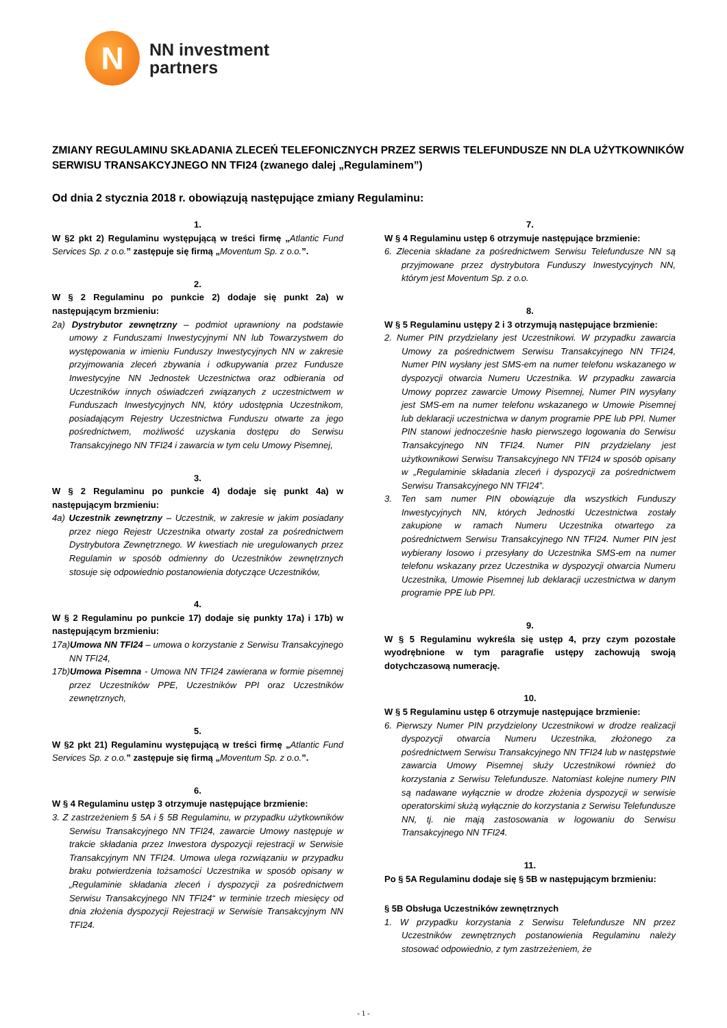N
NN investment
partners
ZMIANY REGULAMINU SKŁADANIA ZLECEŃ TELEFONICZNYCH PRZEZ SERWIS TELEFUNDUSZE NN DLA UŻYTKOWNIKÓW SERWISU TRANSAKCYJNEGO NN TFI24 (zwanego dalej „Regulaminem”)
Od dnia 2 stycznia 2018 r. obowiązują następujące zmiany Regulaminu:
1.
W §2 pkt 2) Regulaminu występującą w treści firmę „Atlantic Fund Services Sp. z o.o.” zastępuje się firmą „Moventum Sp. z o.o.”.
2.
W § 2 Regulaminu po punkcie 2) dodaje się punkt 2a) w następującym brzmieniu:
2a) Dystrybutor zewnętrzny – podmiot uprawniony na podstawie umowy z Funduszami Inwestycyjnymi NN lub Towarzystwem do występowania w imieniu Funduszy Inwestycyjnych NN w zakresie przyjmowania zleceń zbywania i odkupywania przez Fundusze Inwestycyjne NN Jednostek Uczestnictwa oraz odbierania od Uczestników innych oświadczeń związanych z uczestnictwem w Funduszach Inwestycyjnych NN, który udostępnia Uczestnikom, posiadającym Rejestry Uczestnictwa Funduszu otwarte za jego pośrednictwem, możliwość uzyskania dostępu do Serwisu Transakcyjnego NN TFI24 i zawarcia w tym celu Umowy Pisemnej,
3.
W § 2 Regulaminu po punkcie 4) dodaje się punkt 4a) w następującym brzmieniu:
4a) Uczestnik zewnętrzny – Uczestnik, w zakresie w jakim posiadany przez niego Rejestr Uczestnika otwarty został za pośrednictwem Dystrybutora Zewnętrznego. W kwestiach nie uregulowanych przez Regulamin w sposób odmienny do Uczestników zewnętrznych stosuje się odpowiednio postanowienia dotyczące Uczestników,
4.
W § 2 Regulaminu po punkcie 17) dodaje się punkty 17a) i 17b) w następującym brzmieniu:
17a)Umowa NN TFI24 – umowa o korzystanie z Serwisu Transakcyjnego NN TFI24,
17b)Umowa Pisemna - Umowa NN TFI24 zawierana w formie pisemnej przez Uczestników PPE, Uczestników PPI oraz Uczestników zewnętrznych,
5.
W §2 pkt 21) Regulaminu występującą w treści firmę „Atlantic Fund Services Sp. z o.o.” zastępuje się firmą „Moventum Sp. z o.o.”.
6.
W § 4 Regulaminu ustęp 3 otrzymuje następujące brzmienie:
3. Z zastrzeżeniem § 5A i § 5B Regulaminu, w przypadku użytkowników Serwisu Transakcyjnego NN TFI24, zawarcie Umowy następuje w trakcie składania przez Inwestora dyspozycji rejestracji w Serwisie Transakcyjnym NN TFI24. Umowa ulega rozwiązaniu w przypadku braku potwierdzenia tożsamości Uczestnika w sposób opisany w „Regulaminie składania zleceń i dyspozycji za pośrednictwem Serwisu Transakcyjnego NN TFI24“ w terminie trzech miesięcy od dnia złożenia dyspozycji Rejestracji w Serwisie Transakcyjnym NN TFI24.
7.
W § 4 Regulaminu ustęp 6 otrzymuje następujące brzmienie:
6. Zlecenia składane za pośrednictwem Serwisu Telefundusze NN są przyjmowane przez dystrybutora Funduszy Inwestycyjnych NN, którym jest Moventum Sp. z o.o.
8.
W § 5 Regulaminu ustępy 2 i 3 otrzymują następujące brzmienie:
2. Numer PIN przydzielany jest Uczestnikowi. W przypadku zawarcia Umowy za pośrednictwem Serwisu Transakcyjnego NN TFI24, Numer PIN wysłany jest SMS-em na numer telefonu wskazanego w dyspozycji otwarcia Numeru Uczestnika. W przypadku zawarcia Umowy poprzez zawarcie Umowy Pisemnej, Numer PIN wysyłany jest SMS-em na numer telefonu wskazanego w Umowie Pisemnej lub deklaracji uczestnictwa w danym programie PPE lub PPI. Numer PIN stanowi jednocześnie hasło pierwszego logowania do Serwisu Transakcyjnego NN TFI24. Numer PIN przydzielany jest użytkownikowi Serwisu Transakcyjnego NN TFI24 w sposób opisany w „Regulaminie składania zleceń i dyspozycji za pośrednictwem Serwisu Transakcyjnego NN TFI24”.
3. Ten sam numer PIN obowiązuje dla wszystkich Funduszy Inwestycyjnych NN, których Jednostki Uczestnictwa zostały zakupione w ramach Numeru Uczestnika otwartego za pośrednictwem Serwisu Transakcyjnego NN TFI24. Numer PIN jest wybierany losowo i przesyłany do Uczestnika SMS-em na numer telefonu wskazany przez Uczestnika w dyspozycji otwarcia Numeru Uczestnika, Umowie Pisemnej lub deklaracji uczestnictwa w danym programie PPE lub PPI.
9.
W § 5 Regulaminu wykreśla się ustęp 4, przy czym pozostałe wyodrębnione w tym paragrafie ustępy zachowują swoją dotychczasową numerację.
10.
W § 5 Regulaminu ustęp 6 otrzymuje następujące brzmienie:
6. Pierwszy Numer PIN przydzielony Uczestnikowi w drodze realizacji dyspozycji otwarcia Numeru Uczestnika, złożonego za pośrednictwem Serwisu Transakcyjnego NN TFI24 lub w następstwie zawarcia Umowy Pisemnej służy Uczestnikowi również do korzystania z Serwisu Telefundusze. Natomiast kolejne numery PIN są nadawane wyłącznie w drodze złożenia dyspozycji w serwisie operatorskimi służą wyłącznie do korzystania z Serwisu Telefundusze NN, tj. nie mają zastosowania w logowaniu do Serwisu Transakcyjnego NN TFI24.
11.
Po § 5A Regulaminu dodaje się § 5B w następującym brzmieniu:
§ 5B Obsługa Uczestników zewnętrznych
1. W przypadku korzystania z Serwisu Telefundusze NN przez Uczestników zewnętrznych postanowienia Regulaminu należy stosować odpowiednio, z tym zastrzeżeniem, że
- 1 -